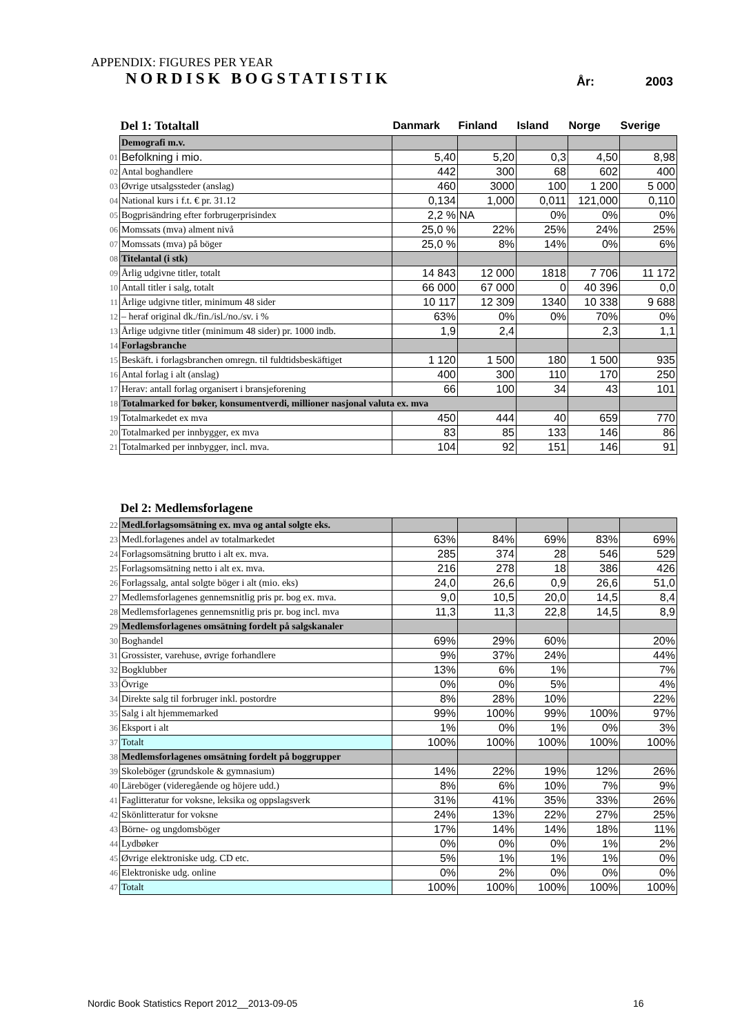APPENDIX: FIGURES PER YEAR
NORDISK BOGSTATISTIK År: 2003
| | Del 1: Totaltall | Danmark | Finland | Island | Norge | Sverige |
| --- | --- | --- | --- | --- | --- | --- |
| | Demografi m.v. | | | | | |
| 01 | Befolkning i mio. | 5,40 | 5,20 | 0,3 | 4,50 | 8,98 |
| 02 | Antal boghandlere | 442 | 300 | 68 | 602 | 400 |
| 03 | Øvrige utsalgssteder (anslag) | 460 | 3000 | 100 | 1 200 | 5 000 |
| 04 | National kurs i f.t. € pr. 31.12 | 0,134 | 1,000 | 0,011 | 121,000 | 0,110 |
| 05 | Bogprisändring efter forbrugerprisindex | 2,2 % | NA | 0% | 0% | 0% |
| 06 | Momssats (mva) alment nivå | 25,0 % | 22% | 25% | 24% | 25% |
| 07 | Momssats (mva) på böger | 25,0 % | 8% | 14% | 0% | 6% |
| 08 | Titelantal (i stk) | | | | | |
| 09 | Årlig udgivne titler, totalt | 14 843 | 12 000 | 1818 | 7 706 | 11 172 |
| 10 | Antall titler i salg, totalt | 66 000 | 67 000 | 0 | 40 396 | 0,0 |
| 11 | Årlige udgivne titler, minimum 48 sider | 10 117 | 12 309 | 1340 | 10 338 | 9 688 |
| 12 | – heraf original dk./fin./isl./no./sv. i % | 63% | 0% | 0% | 70% | 0% |
| 13 | Årlige udgivne titler (minimum 48 sider) pr. 1000 indb. | 1,9 | 2,4 | | 2,3 | 1,1 |
| 14 | Forlagsbranche | | | | | |
| 15 | Beskäft. i forlagsbranchen omregn. til fuldtidsbeskäftiget | 1 120 | 1 500 | 180 | 1 500 | 935 |
| 16 | Antal forlag i alt (anslag) | 400 | 300 | 110 | 170 | 250 |
| 17 | Herav: antall forlag organisert i bransjeforening | 66 | 100 | 34 | 43 | 101 |
| 18 | Totalmarked for bøker, konsumentverdi, millioner nasjonal valuta ex. mva | | | | | |
| 19 | Totalmarkedet ex mva | 450 | 444 | 40 | 659 | 770 |
| 20 | Totalmarked per innbygger, ex mva | 83 | 85 | 133 | 146 | 86 |
| 21 | Totalmarked per innbygger, incl. mva. | 104 | 92 | 151 | 146 | 91 |
| | Del 2: Medlemsforlagene | | | | | |
| --- | --- | --- | --- | --- | --- | --- |
| 22 | Medl.forlagsomsätning ex. mva og antal solgte eks. | | | | | |
| 23 | Medl.forlagenes andel av totalmarkedet | 63% | 84% | 69% | 83% | 69% |
| 24 | Forlagsomsätning brutto i alt ex. mva. | 285 | 374 | 28 | 546 | 529 |
| 25 | Forlagsomsätning netto i alt ex. mva. | 216 | 278 | 18 | 386 | 426 |
| 26 | Forlagssalg, antal solgte böger i alt (mio. eks) | 24,0 | 26,6 | 0,9 | 26,6 | 51,0 |
| 27 | Medlemsforlagenes gennemsnitlig pris pr. bog ex. mva. | 9,0 | 10,5 | 20,0 | 14,5 | 8,4 |
| 28 | Medlemsforlagenes gennemsnitlig pris pr. bog incl. mva | 11,3 | 11,3 | 22,8 | 14,5 | 8,9 |
| 29 | Medlemsforlagenes omsätning fordelt på salgskanaler | | | | | |
| 30 | Boghandel | 69% | 29% | 60% | | 20% |
| 31 | Grossister, varehuse, øvrige forhandlere | 9% | 37% | 24% | | 44% |
| 32 | Bogklubber | 13% | 6% | 1% | | 7% |
| 33 | Övrige | 0% | 0% | 5% | | 4% |
| 34 | Direkte salg til forbruger inkl. postordre | 8% | 28% | 10% | | 22% |
| 35 | Salg i alt hjemmemarked | 99% | 100% | 99% | 100% | 97% |
| 36 | Eksport i alt | 1% | 0% | 1% | 0% | 3% |
| 37 | Totalt | 100% | 100% | 100% | 100% | 100% |
| 38 | Medlemsforlagenes omsätning fordelt på boggrupper | | | | | |
| 39 | Skoleböger (grundskole & gymnasium) | 14% | 22% | 19% | 12% | 26% |
| 40 | Läreböger (videregående og höjere udd.) | 8% | 6% | 10% | 7% | 9% |
| 41 | Faglitteratur for voksne, leksika og oppslagsverk | 31% | 41% | 35% | 33% | 26% |
| 42 | Skönlitteratur for voksne | 24% | 13% | 22% | 27% | 25% |
| 43 | Börne- og ungdomsböger | 17% | 14% | 14% | 18% | 11% |
| 44 | Lydbøker | 0% | 0% | 0% | 1% | 2% |
| 45 | Øvrige elektroniske udg. CD etc. | 5% | 1% | 1% | 1% | 0% |
| 46 | Elektroniske udg. online | 0% | 2% | 0% | 0% | 0% |
| 47 | Totalt | 100% | 100% | 100% | 100% | 100% |
Nordic Book Statistics Report 2012__2013-09-05
16